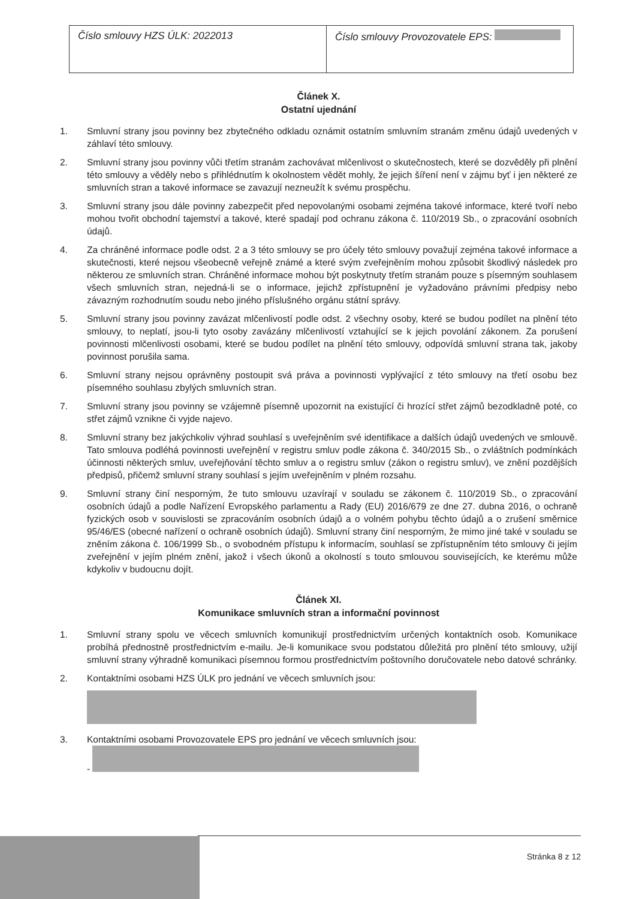| Číslo smlouvy HZS ÚLK: 2022013 | Číslo smlouvy Provozovatele EPS: |
Článek X.
Ostatní ujednání
1. Smluvní strany jsou povinny bez zbytečného odkladu oznámit ostatním smluvním stranám změnu údajů uvedených v záhlaví této smlouvy.
2. Smluvní strany jsou povinny vůči třetím stranám zachovávat mlčenlivost o skutečnostech, které se dozvěděly při plnění této smlouvy a věděly nebo s přihlédnutím k okolnostem vědět mohly, že jejich šíření není v zájmu byť i jen některé ze smluvních stran a takové informace se zavazují nezneužít k svému prospěchu.
3. Smluvní strany jsou dále povinny zabezpečit před nepovolanými osobami zejména takové informace, které tvoří nebo mohou tvořit obchodní tajemství a takové, které spadají pod ochranu zákona č. 110/2019 Sb., o zpracování osobních údajů.
4. Za chráněné informace podle odst. 2 a 3 této smlouvy se pro účely této smlouvy považují zejména takové informace a skutečnosti, které nejsou všeobecně veřejně známé a které svým zveřejněním mohou způsobit škodlivý následek pro některou ze smluvních stran. Chráněné informace mohou být poskytnuty třetím stranám pouze s písemným souhlasem všech smluvních stran, nejedná-li se o informace, jejichž zpřístupnění je vyžadováno právními předpisy nebo závazným rozhodnutím soudu nebo jiného příslušného orgánu státní správy.
5. Smluvní strany jsou povinny zavázat mlčenlivostí podle odst. 2 všechny osoby, které se budou podílet na plnění této smlouvy, to neplatí, jsou-li tyto osoby zavázány mlčenlivostí vztahující se k jejich povolání zákonem. Za porušení povinnosti mlčenlivosti osobami, které se budou podílet na plnění této smlouvy, odpovídá smluvní strana tak, jakoby povinnost porušila sama.
6. Smluvní strany nejsou oprávněny postoupit svá práva a povinnosti vyplývající z této smlouvy na třetí osobu bez písemného souhlasu zbylých smluvních stran.
7. Smluvní strany jsou povinny se vzájemně písemně upozornit na existující či hrozící střet zájmů bezodkladně poté, co střet zájmů vznikne či vyjde najevo.
8. Smluvní strany bez jakýchkoliv výhrad souhlasí s uveřejněním své identifikace a dalších údajů uvedených ve smlouvě. Tato smlouva podléhá povinnosti uveřejnění v registru smluv podle zákona č. 340/2015 Sb., o zvláštních podmínkách účinnosti některých smluv, uveřejňování těchto smluv a o registru smluv (zákon o registru smluv), ve znění pozdějších předpisů, přičemž smluvní strany souhlasí s jejím uveřejněním v plném rozsahu.
9. Smluvní strany činí nesporným, že tuto smlouvu uzavírají v souladu se zákonem č. 110/2019 Sb., o zpracování osobních údajů a podle Nařízení Evropského parlamentu a Rady (EU) 2016/679 ze dne 27. dubna 2016, o ochraně fyzických osob v souvislosti se zpracováním osobních údajů a o volném pohybu těchto údajů a o zrušení směrnice 95/46/ES (obecné nařízení o ochraně osobních údajů). Smluvní strany činí nesporným, že mimo jiné také v souladu se zněním zákona č. 106/1999 Sb., o svobodném přístupu k informacím, souhlasí se zpřístupněním této smlouvy či jejím zveřejnění v jejím plném znění, jakož i všech úkonů a okolností s touto smlouvou souvisejících, ke kterému může kdykoliv v budoucnu dojít.
Článek XI.
Komunikace smluvních stran a informační povinnost
1. Smluvní strany spolu ve věcech smluvních komunikují prostřednictvím určených kontaktních osob. Komunikace probíhá přednostně prostřednictvím e-mailu. Je-li komunikace svou podstatou důležitá pro plnění této smlouvy, užijí smluvní strany výhradně komunikaci písemnou formou prostřednictvím poštovního doručovatele nebo datové schránky.
2. Kontaktními osobami HZS ÚLK pro jednání ve věcech smluvních jsou:
3. Kontaktními osobami Provozovatele EPS pro jednání ve věcech smluvních jsou:
-
Stránka 8 z 12